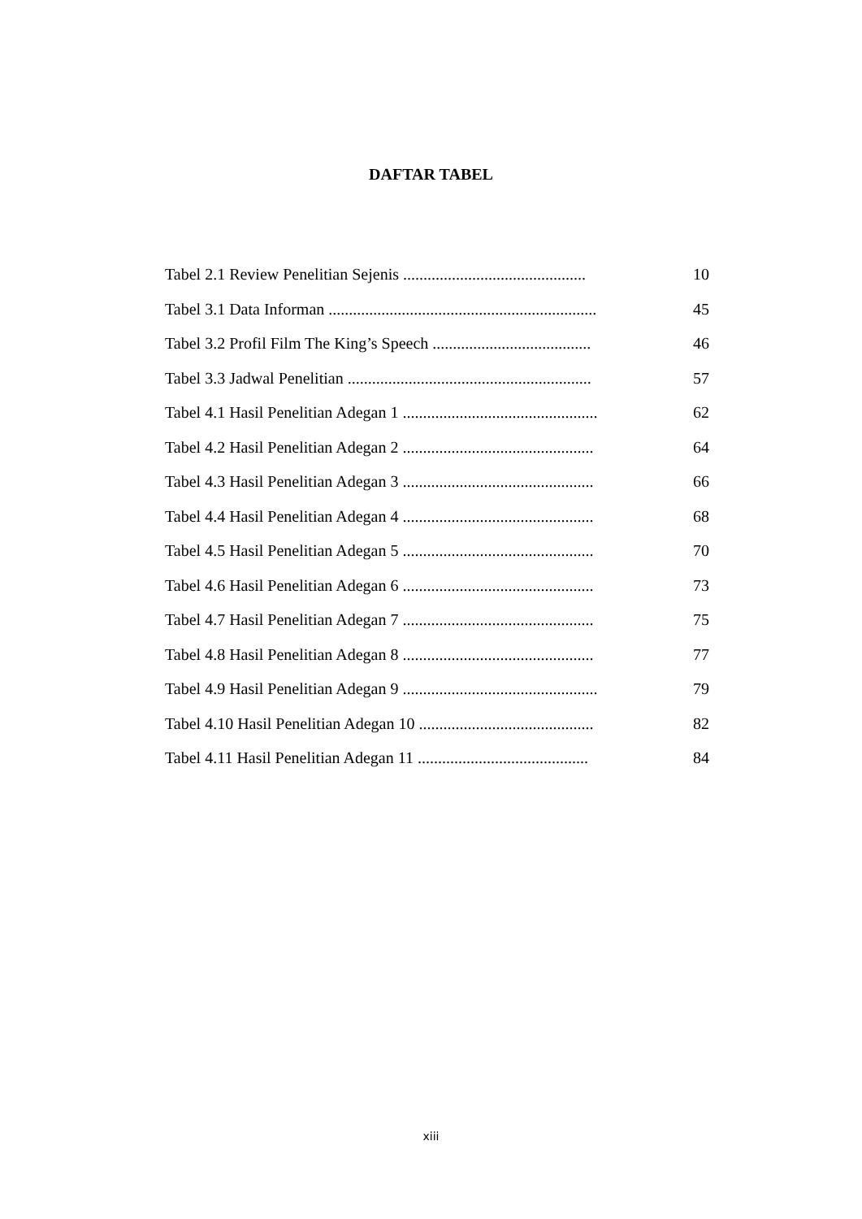DAFTAR TABEL
Tabel 2.1 Review Penelitian Sejenis ............................................. 10
Tabel 3.1 Data Informan .................................................................. 45
Tabel 3.2 Profil Film The King’s Speech ....................................... 46
Tabel 3.3 Jadwal Penelitian ............................................................ 57
Tabel 4.1 Hasil Penelitian Adegan 1 ................................................ 62
Tabel 4.2 Hasil Penelitian Adegan 2 ............................................... 64
Tabel 4.3 Hasil Penelitian Adegan 3 ............................................... 66
Tabel 4.4 Hasil Penelitian Adegan 4 ............................................... 68
Tabel 4.5 Hasil Penelitian Adegan 5 ............................................... 70
Tabel 4.6 Hasil Penelitian Adegan 6 ............................................... 73
Tabel 4.7 Hasil Penelitian Adegan 7 ............................................... 75
Tabel 4.8 Hasil Penelitian Adegan 8 ............................................... 77
Tabel 4.9 Hasil Penelitian Adegan 9 ................................................ 79
Tabel 4.10 Hasil Penelitian Adegan 10 ........................................... 82
Tabel 4.11 Hasil Penelitian Adegan 11 .......................................... 84
xiii